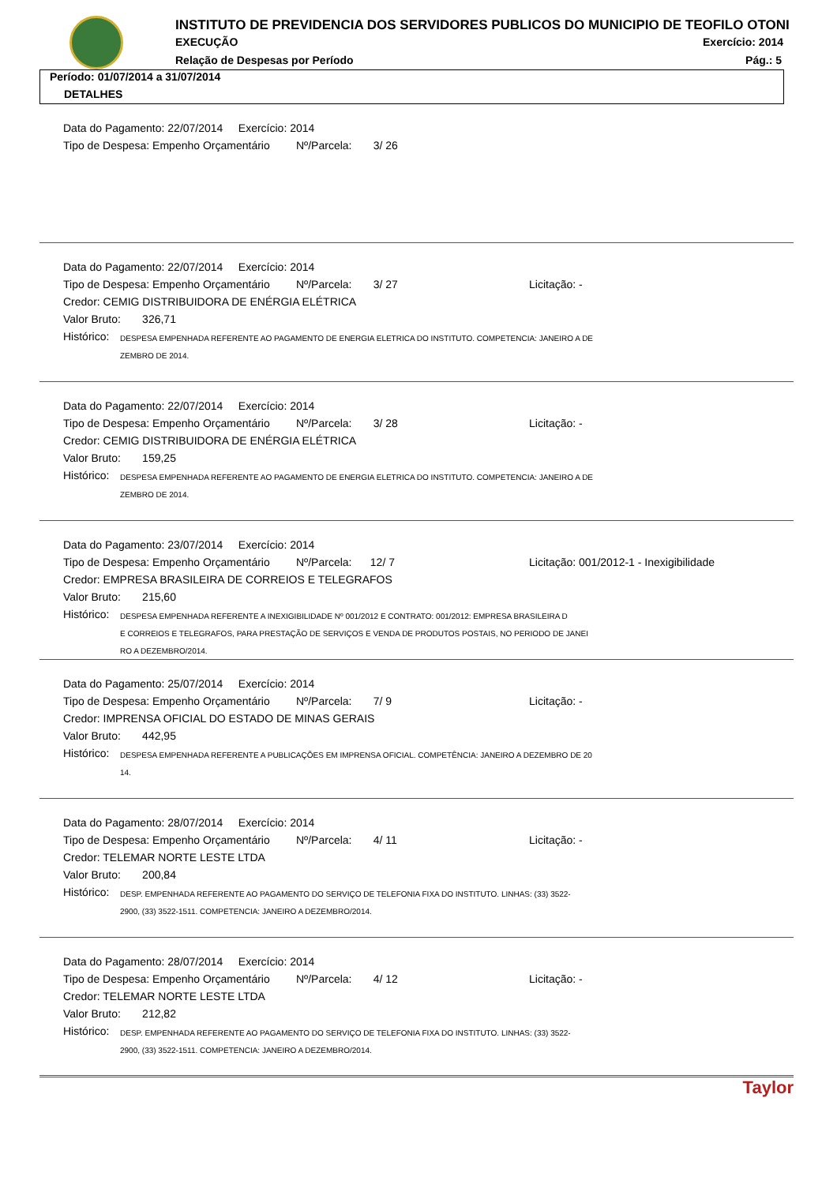INSTITUTO DE PREVIDENCIA DOS SERVIDORES PUBLICOS DO MUNICIPIO DE TEOFILO OTONI
EXECUÇÃO Exercício: 2014
Relação de Despesas por Período
Pág.: 5
Período: 01/07/2014 a 31/07/2014
DETALHES
Data do Pagamento: 22/07/2014 Exercício: 2014
Tipo de Despesa: Empenho Orçamentário Nº/Parcela: 3/ 26
Data do Pagamento: 22/07/2014 Exercício: 2014
Tipo de Despesa: Empenho Orçamentário Nº/Parcela: 3/ 27 Licitação: -
Credor: CEMIG DISTRIBUIDORA DE ENÉRGIA ELÉTRICA
Valor Bruto: 326,71
Histórico: DESPESA EMPENHADA REFERENTE AO PAGAMENTO DE ENERGIA ELETRICA DO INSTITUTO. COMPETENCIA: JANEIRO A DE
ZEMBRO DE 2014.
Data do Pagamento: 22/07/2014 Exercício: 2014
Tipo de Despesa: Empenho Orçamentário Nº/Parcela: 3/ 28 Licitação: -
Credor: CEMIG DISTRIBUIDORA DE ENÉRGIA ELÉTRICA
Valor Bruto: 159,25
Histórico: DESPESA EMPENHADA REFERENTE AO PAGAMENTO DE ENERGIA ELETRICA DO INSTITUTO. COMPETENCIA: JANEIRO A DE
ZEMBRO DE 2014.
Data do Pagamento: 23/07/2014 Exercício: 2014
Tipo de Despesa: Empenho Orçamentário Nº/Parcela: 12/ 7 Licitação: 001/2012-1 - Inexigibilidade
Credor: EMPRESA BRASILEIRA DE CORREIOS E TELEGRAFOS
Valor Bruto: 215,60
Histórico: DESPESA EMPENHADA REFERENTE A INEXIGIBILIDADE Nº 001/2012 E CONTRATO: 001/2012: EMPRESA BRASILEIRA D
E CORREIOS E TELEGRAFOS, PARA PRESTAÇÃO DE SERVIÇOS E VENDA DE PRODUTOS POSTAIS, NO PERIODO DE JANEI
RO A DEZEMBRO/2014.
Data do Pagamento: 25/07/2014 Exercício: 2014
Tipo de Despesa: Empenho Orçamentário Nº/Parcela: 7/ 9 Licitação: -
Credor: IMPRENSA OFICIAL DO ESTADO DE MINAS GERAIS
Valor Bruto: 442,95
Histórico: DESPESA EMPENHADA REFERENTE A PUBLICAÇÕES EM IMPRENSA OFICIAL. COMPETÊNCIA: JANEIRO A DEZEMBRO DE 20
14.
Data do Pagamento: 28/07/2014 Exercício: 2014
Tipo de Despesa: Empenho Orçamentário Nº/Parcela: 4/ 11 Licitação: -
Credor: TELEMAR NORTE LESTE LTDA
Valor Bruto: 200,84
Histórico: DESP. EMPENHADA REFERENTE AO PAGAMENTO DO SERVIÇO DE TELEFONIA FIXA DO INSTITUTO. LINHAS: (33) 3522-
2900, (33) 3522-1511. COMPETENCIA: JANEIRO A DEZEMBRO/2014.
Data do Pagamento: 28/07/2014 Exercício: 2014
Tipo de Despesa: Empenho Orçamentário Nº/Parcela: 4/ 12 Licitação: -
Credor: TELEMAR NORTE LESTE LTDA
Valor Bruto: 212,82
Histórico: DESP. EMPENHADA REFERENTE AO PAGAMENTO DO SERVIÇO DE TELEFONIA FIXA DO INSTITUTO. LINHAS: (33) 3522-
2900, (33) 3522-1511. COMPETENCIA: JANEIRO A DEZEMBRO/2014.
Taylor